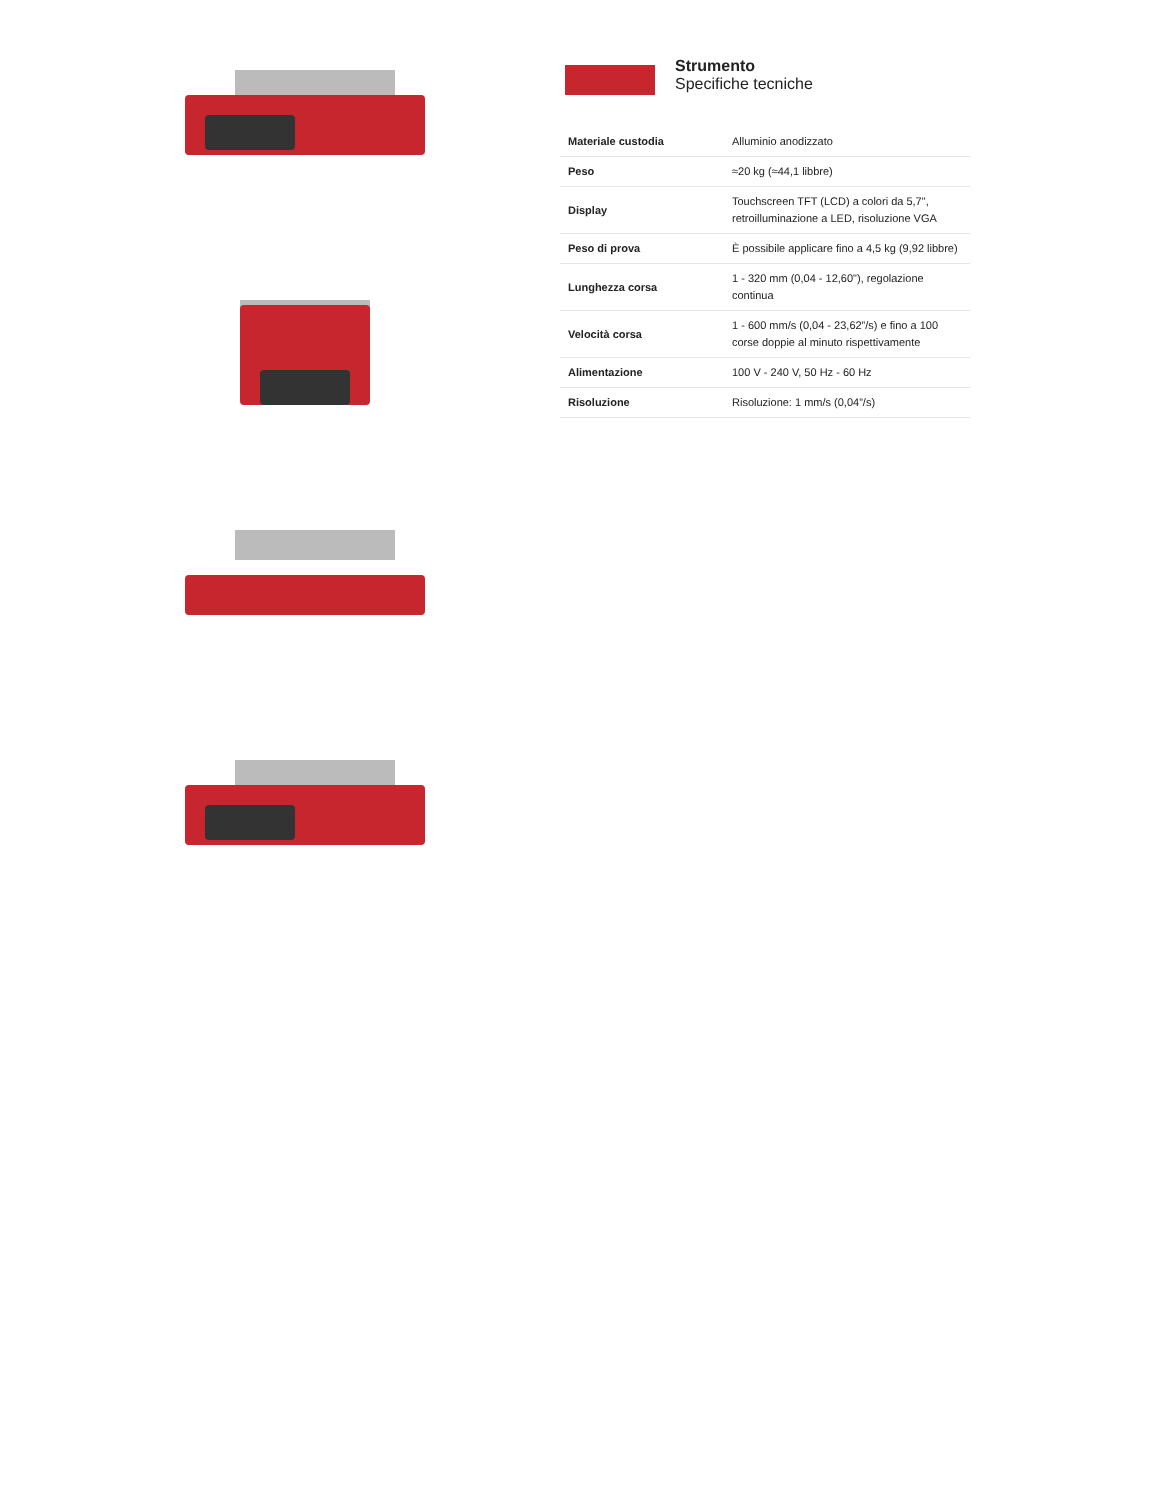Strumento
Specifiche tecniche
| Materiale custodia | Alluminio anodizzato |
| Peso | ≈20 kg (≈44,1 libbre) |
| Display | Touchscreen TFT (LCD) a colori da 5,7", retroilluminazione a LED, risoluzione VGA |
| Peso di prova | È possibile applicare fino a 4,5 kg (9,92 libbre) |
| Lunghezza corsa | 1 - 320 mm (0,04 - 12,60"), regolazione continua |
| Velocità corsa | 1 - 600 mm/s (0,04 - 23,62”/s) e fino a 100 corse doppie al minuto rispettivamente |
| Alimentazione | 100 V - 240 V, 50 Hz - 60 Hz |
| Risoluzione | Risoluzione: 1 mm/s (0,04”/s) |